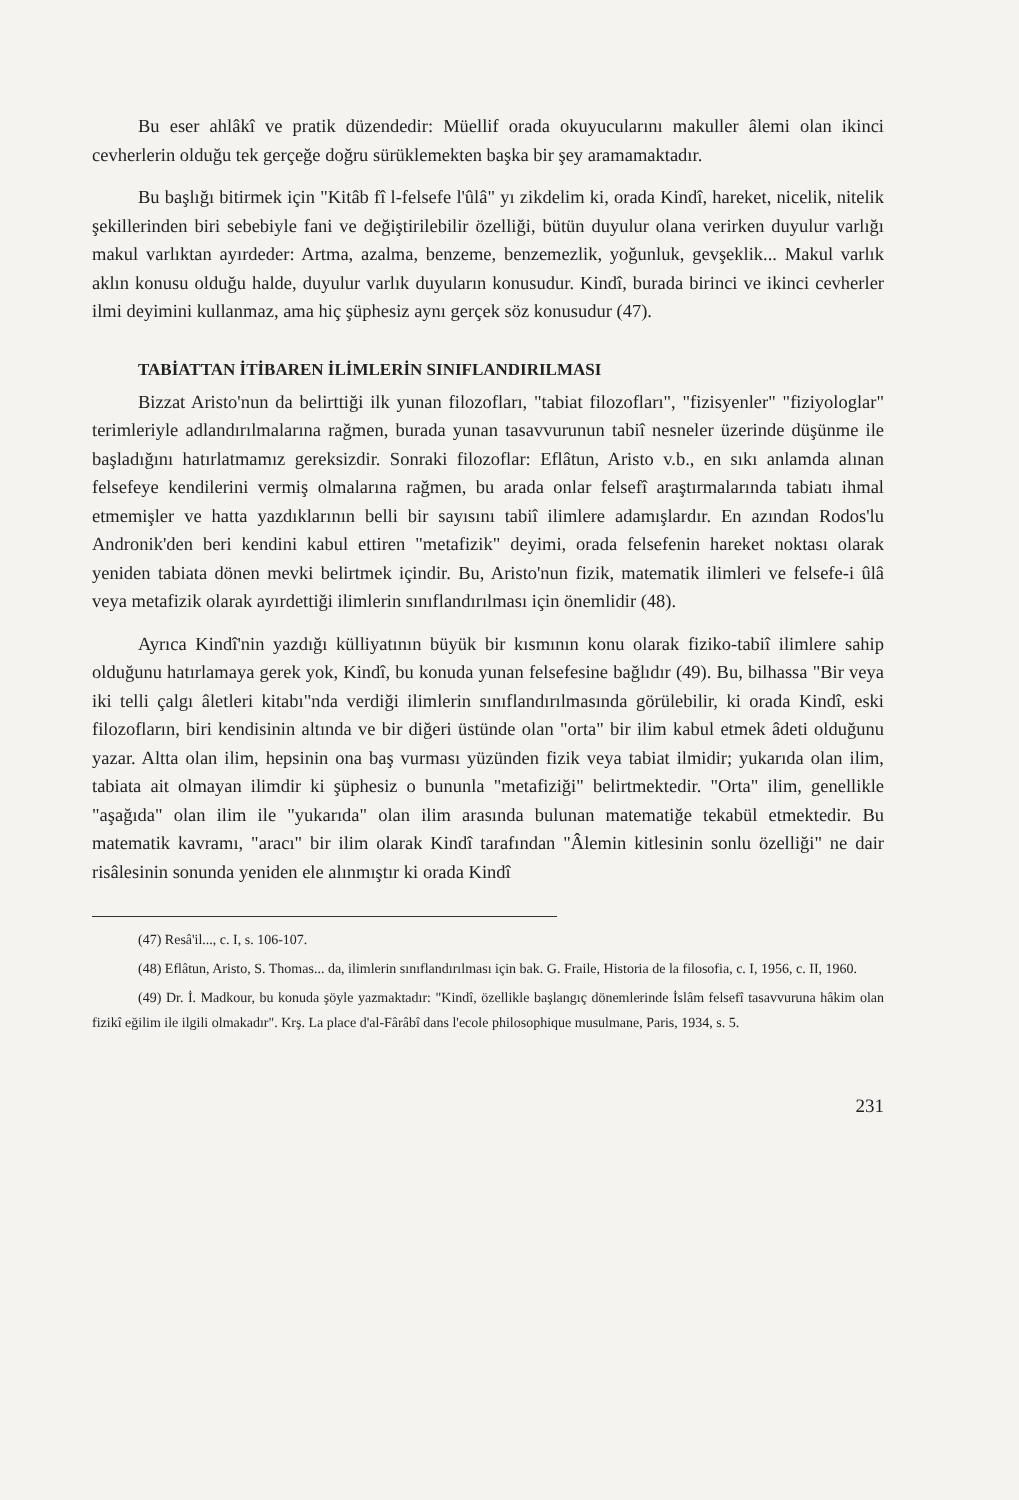Bu eser ahlâkî ve pratik düzendedir: Müellif orada okuyucularını makuller âlemi olan ikinci cevherlerin olduğu tek gerçeğe doğru sürüklemekten başka bir şey aramamaktadır.
Bu başlığı bitirmek için "Kitâb fî l-felsefe l'ûlâ" yı zikdelim ki, orada Kindî, hareket, nicelik, nitelik şekillerinden biri sebebiyle fani ve değiştirilebilir özelliği, bütün duyulur olana verirken duyulur varlığı makul varlıktan ayırdeder: Artma, azalma, benzeme, benzemezlik, yoğunluk, gevşeklik... Makul varlık aklın konusu olduğu halde, duyulur varlık duyuların konusudur. Kindî, burada birinci ve ikinci cevherler ilmi deyimini kullanmaz, ama hiç şüphesiz aynı gerçek söz konusudur (47).
TABİATTAN İTİBAREN İLİMLERİN SINIFLANDIRILMASI
Bizzat Aristo'nun da belirttiği ilk yunan filozofları, "tabiat filozofları", "fizisyenler" "fiziyologlar" terimleriyle adlandırılmalarına rağmen, burada yunan tasavvurunun tabiî nesneler üzerinde düşünme ile başladığını hatırlatmamız gereksizdir. Sonraki filozoflar: Eflâtun, Aristo v.b., en sıkı anlamda alınan felsefeye kendilerini vermiş olmalarına rağmen, bu arada onlar felsefî araştırmalarında tabiatı ihmal etmemişler ve hatta yazdıklarının belli bir sayısını tabiî ilimlere adamışlardır. En azından Rodos'lu Andronik'den beri kendini kabul ettiren "metafizik" deyimi, orada felsefenin hareket noktası olarak yeniden tabiata dönen mevki belirtmek içindir. Bu, Aristo'nun fizik, matematik ilimleri ve felsefe-i ûlâ veya metafizik olarak ayırdettiği ilimlerin sınıflandırılması için önemlidir (48).
Ayrıca Kindî'nin yazdığı külliyatının büyük bir kısmının konu olarak fiziko-tabiî ilimlere sahip olduğunu hatırlamaya gerek yok, Kindî, bu konuda yunan felsefesine bağlıdır (49). Bu, bilhassa "Bir veya iki telli çalgı âletleri kitabı"nda verdiği ilimlerin sınıflandırılmasında görülebilir, ki orada Kindî, eski filozofların, biri kendisinin altında ve bir diğeri üstünde olan "orta" bir ilim kabul etmek âdeti olduğunu yazar. Altta olan ilim, hepsinin ona baş vurması yüzünden fizik veya tabiat ilmidir; yukarıda olan ilim, tabiata ait olmayan ilimdir ki şüphesiz o bununla "metafiziği" belirtmektedir. "Orta" ilim, genellikle "aşağıda" olan ilim ile "yukarıda" olan ilim arasında bulunan matematiğe tekabül etmektedir. Bu matematik kavramı, "aracı" bir ilim olarak Kindî tarafından "Âlemin kitlesinin sonlu özelliği" ne dair risâlesinin sonunda yeniden ele alınmıştır ki orada Kindî
(47) Resâ'il..., c. I, s. 106-107.
(48) Eflâtun, Aristo, S. Thomas... da, ilimlerin sınıflandırılması için bak. G. Fraile, Historia de la filosofia, c. I, 1956, c. II, 1960.
(49) Dr. İ. Madkour, bu konuda şöyle yazmaktadır: "Kindî, özellikle başlangıç dönemlerinde İslâm felsefî tasavvuruna hâkim olan fizikî eğilim ile ilgili olmakadır". Krş. La place d'al-Fârâbî dans l'ecole philosophique musulmane, Paris, 1934, s. 5.
231